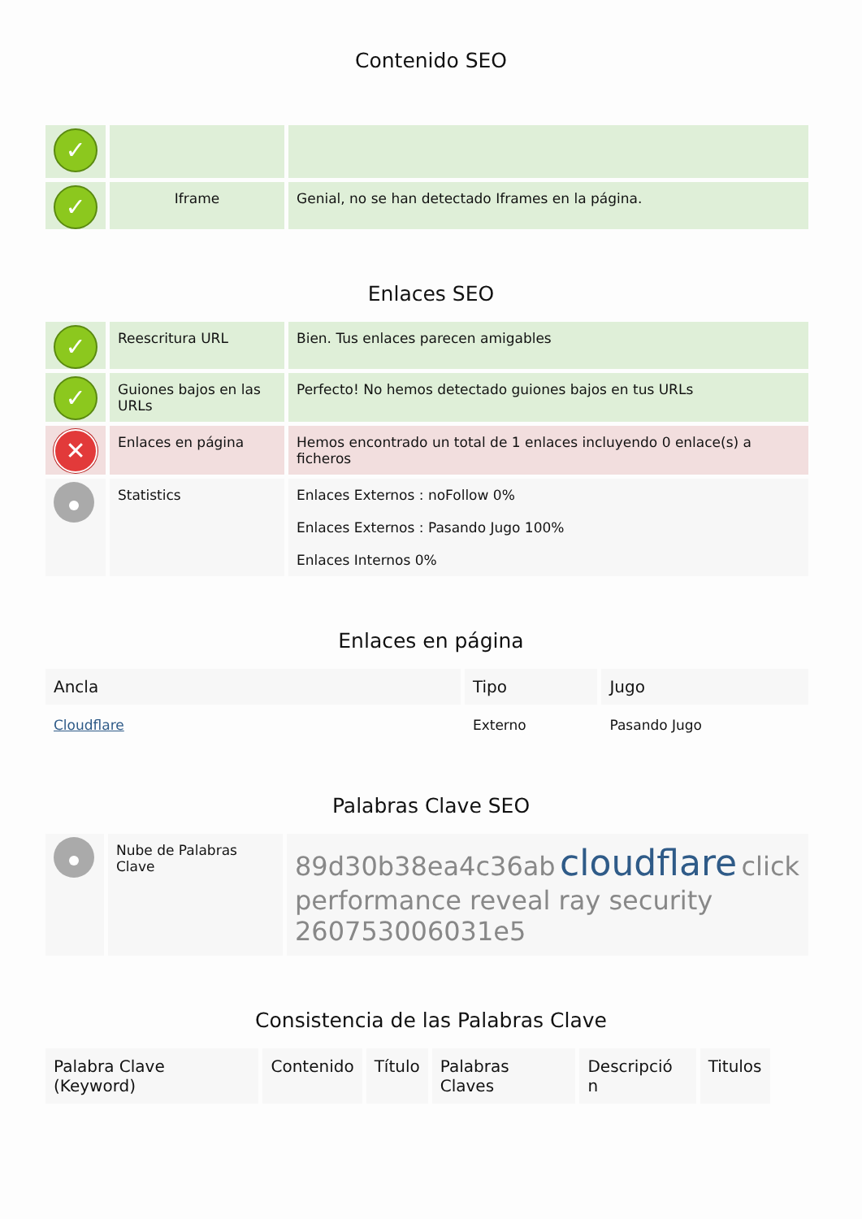Contenido SEO
| ✓ | | |
| ✓ | Iframe | Genial, no se han detectado Iframes en la página. |
Enlaces SEO
| ✓ | Reescritura URL | Bien. Tus enlaces parecen amigables |
| ✓ | Guiones bajos en las URLs | Perfecto! No hemos detectado guiones bajos en tus URLs |
| ✕ | Enlaces en página | Hemos encontrado un total de 1 enlaces incluyendo 0 enlace(s) a ficheros |
| | Statistics | Enlaces Externos : noFollow 0% Enlaces Externos : Pasando Jugo 100% Enlaces Internos 0% |
Enlaces en página
| Ancla | Tipo | Jugo |
| --- | --- | --- |
| Cloudflare | Externo | Pasando Jugo |
Palabras Clave SEO
| | Nube de Palabras Clave | 89d30b38ea4c36ab cloudflare click performance reveal ray security 260753006031e5 |
Consistencia de las Palabras Clave
| Palabra Clave (Keyword) | Contenido | Título | Palabras Claves | Descripció n | Titulos |
| --- | --- | --- | --- | --- | --- |